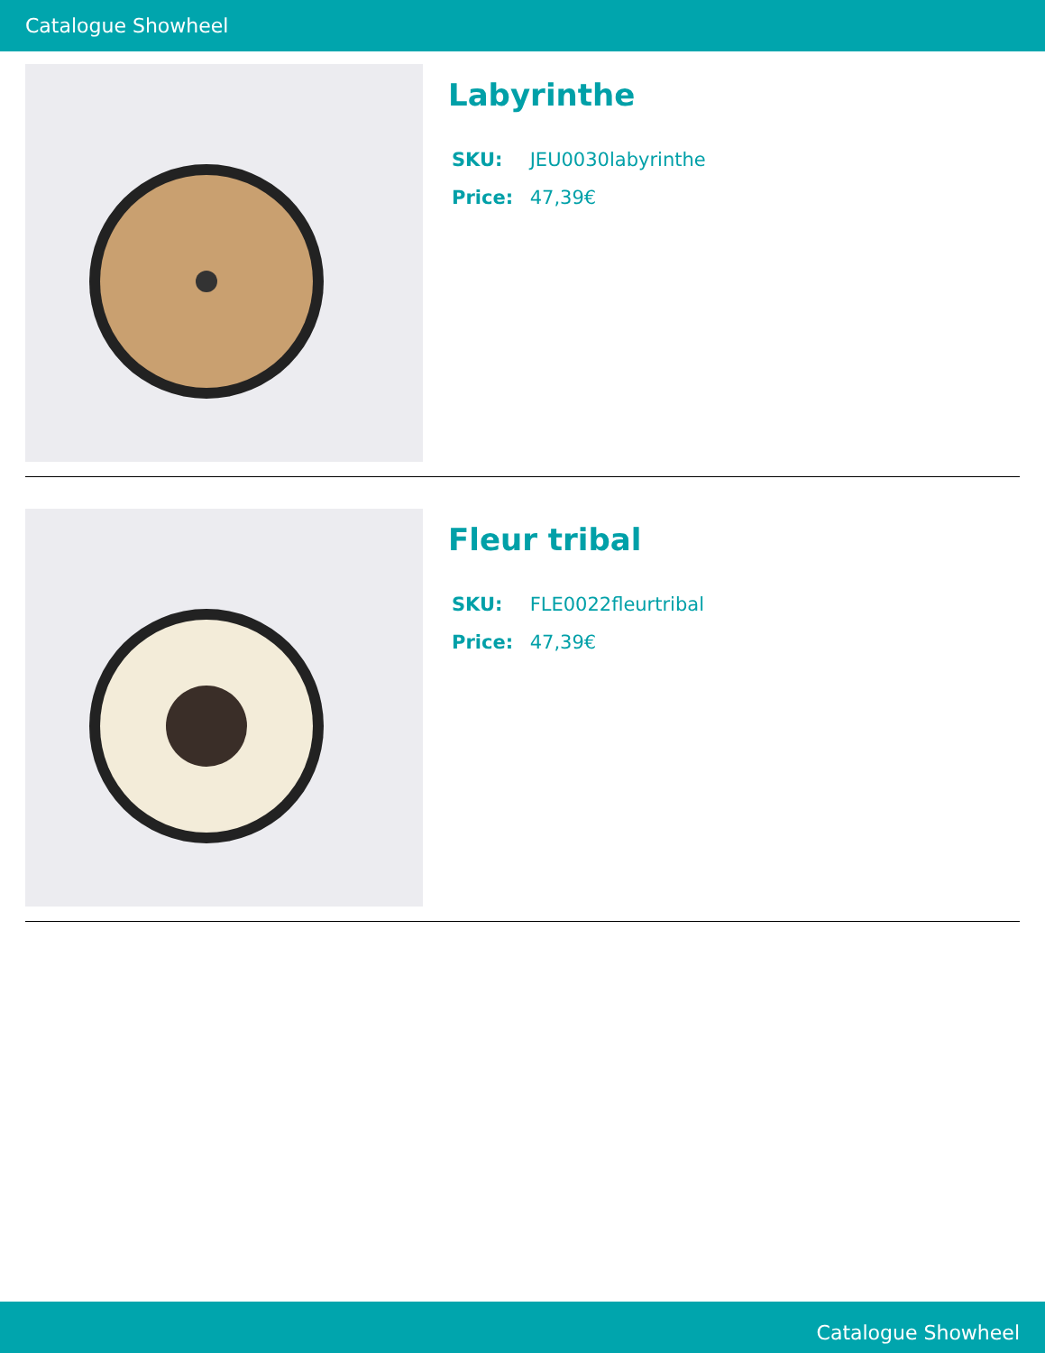Catalogue Showheel
Labyrinthe
SKU: JEU0030labyrinthe
Price: 47,39€
Fleur tribal
SKU: FLE0022fleurtribal
Price: 47,39€
Catalogue Showheel